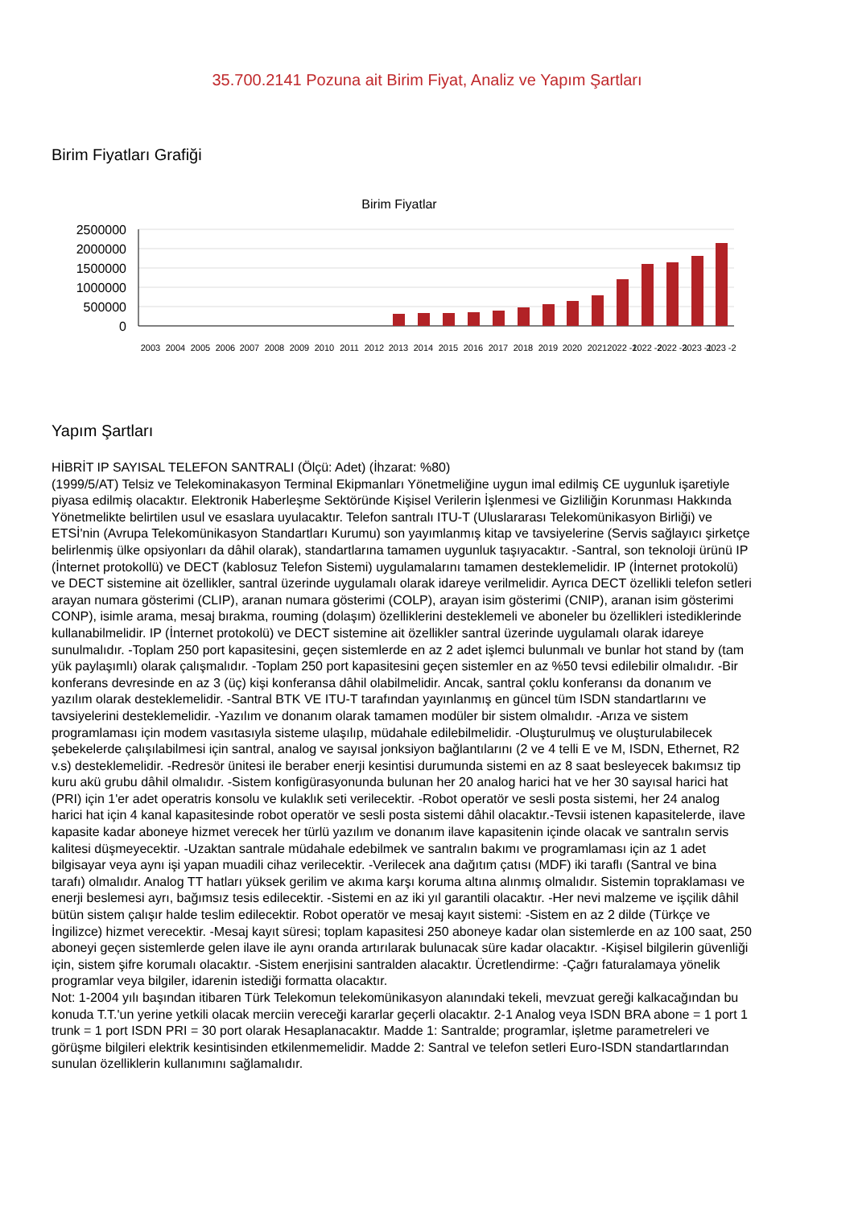35.700.2141 Pozuna ait Birim Fiyat, Analiz ve Yapım Şartları
Birim Fiyatları Grafiği
Birim Fiyatlar
2500000
2000000
1500000
1000000
500000
0
2003
2004
2005
2006
2007
2008
2009
2010
2011
2012
2013
2014
2015
2016
2017
2018
2019
2020
2021
2022 -1
2022 -2
2022 -3
2023 -1
2023 -2
Yapım Şartları
HİBRİT IP SAYISAL TELEFON SANTRALI (Ölçü: Adet) (İhzarat: %80)
(1999/5/AT) Telsiz ve Telekominakasyon Terminal Ekipmanları Yönetmeliğine uygun imal edilmiş CE uygunluk işaretiyle piyasa edilmiş olacaktır. Elektronik Haberleşme Sektöründe Kişisel Verilerin İşlenmesi ve Gizliliğin Korunması Hakkında Yönetmelikte belirtilen usul ve esaslara uyulacaktır. Telefon santralı ITU-T (Uluslararası Telekomünikasyon Birliği) ve ETSİ'nin (Avrupa Telekomünikasyon Standartları Kurumu) son yayımlanmış kitap ve tavsiyelerine (Servis sağlayıcı şirketçe belirlenmiş ülke opsiyonları da dâhil olarak), standartlarına tamamen uygunluk taşıyacaktır. -Santral, son teknoloji ürünü IP (İnternet protokollü) ve DECT (kablosuz Telefon Sistemi) uygulamalarını tamamen desteklemelidir. IP (İnternet protokolü) ve DECT sistemine ait özellikler, santral üzerinde uygulamalı olarak idareye verilmelidir. Ayrıca DECT özellikli telefon setleri arayan numara gösterimi (CLIP), aranan numara gösterimi (COLP), arayan isim gösterimi (CNIP), aranan isim gösterimi CONP), isimle arama, mesaj bırakma, rouming (dolaşım) özelliklerini desteklemeli ve aboneler bu özellikleri istediklerinde kullanabilmelidir. IP (İnternet protokolü) ve DECT sistemine ait özellikler santral üzerinde uygulamalı olarak idareye sunulmalıdır. -Toplam 250 port kapasitesini, geçen sistemlerde en az 2 adet işlemci bulunmalı ve bunlar hot stand by (tam yük paylaşımlı) olarak çalışmalıdır. -Toplam 250 port kapasitesini geçen sistemler en az %50 tevsi edilebilir olmalıdır. -Bir konferans devresinde en az 3 (üç) kişi konferansa dâhil olabilmelidir. Ancak, santral çoklu konferansı da donanım ve yazılım olarak desteklemelidir. -Santral BTK VE ITU-T tarafından yayınlanmış en güncel tüm ISDN standartlarını ve tavsiyelerini desteklemelidir. -Yazılım ve donanım olarak tamamen modüler bir sistem olmalıdır. -Arıza ve sistem programlaması için modem vasıtasıyla sisteme ulaşılıp, müdahale edilebilmelidir. -Oluşturulmuş ve oluşturulabilecek şebekelerde çalışılabilmesi için santral, analog ve sayısal jonksiyon bağlantılarını (2 ve 4 telli E ve M, ISDN, Ethernet, R2 v.s) desteklemelidir. -Redresör ünitesi ile beraber enerji kesintisi durumunda sistemi en az 8 saat besleyecek bakımsız tip kuru akü grubu dâhil olmalıdır. -Sistem konfigürasyonunda bulunan her 20 analog harici hat ve her 30 sayısal harici hat (PRI) için 1'er adet operatris konsolu ve kulaklık seti verilecektir. -Robot operatör ve sesli posta sistemi, her 24 analog harici hat için 4 kanal kapasitesinde robot operatör ve sesli posta sistemi dâhil olacaktır.-Tevsii istenen kapasitelerde, ilave kapasite kadar aboneye hizmet verecek her türlü yazılım ve donanım ilave kapasitenin içinde olacak ve santralın servis kalitesi düşmeyecektir. -Uzaktan santrale müdahale edebilmek ve santralın bakımı ve programlaması için az 1 adet bilgisayar veya aynı işi yapan muadili cihaz verilecektir. -Verilecek ana dağıtım çatısı (MDF) iki taraflı (Santral ve bina tarafı) olmalıdır. Analog TT hatları yüksek gerilim ve akıma karşı koruma altına alınmış olmalıdır. Sistemin topraklaması ve enerji beslemesi ayrı, bağımsız tesis edilecektir. -Sistemi en az iki yıl garantili olacaktır. -Her nevi malzeme ve işçilik dâhil bütün sistem çalışır halde teslim edilecektir. Robot operatör ve mesaj kayıt sistemi: -Sistem en az 2 dilde (Türkçe ve İngilizce) hizmet verecektir. -Mesaj kayıt süresi; toplam kapasitesi 250 aboneye kadar olan sistemlerde en az 100 saat, 250 aboneyi geçen sistemlerde gelen ilave ile aynı oranda artırılarak bulunacak süre kadar olacaktır. -Kişisel bilgilerin güvenliği için, sistem şifre korumalı olacaktır. -Sistem enerjisini santralden alacaktır. Ücretlendirme: -Çağrı faturalamaya yönelik programlar veya bilgiler, idarenin istediği formatta olacaktır.
Not: 1-2004 yılı başından itibaren Türk Telekomun telekomünikasyon alanındaki tekeli, mevzuat gereği kalkacağından bu konuda T.T.'un yerine yetkili olacak merciin vereceği kararlar geçerli olacaktır. 2-1 Analog veya ISDN BRA abone = 1 port 1 trunk = 1 port ISDN PRI = 30 port olarak Hesaplanacaktır. Madde 1: Santralde; programlar, işletme parametreleri ve görüşme bilgileri elektrik kesintisinden etkilenmemelidir. Madde 2: Santral ve telefon setleri Euro-ISDN standartlarından sunulan özelliklerin kullanımını sağlamalıdır.